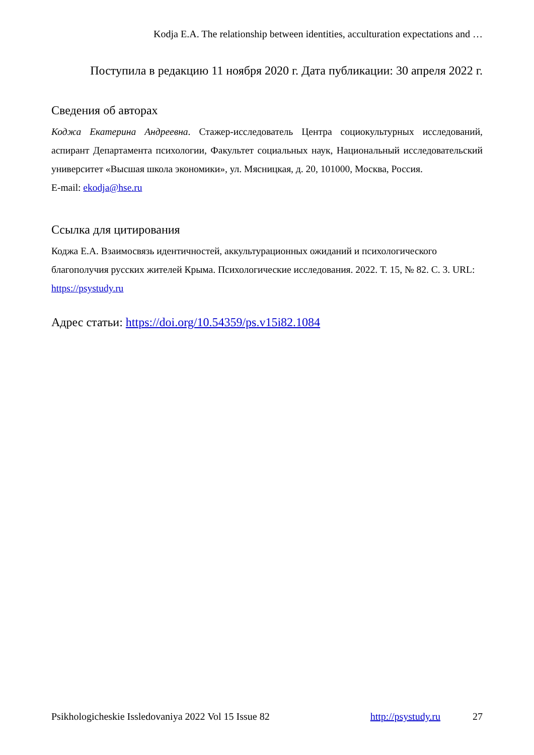Kodja E.A. The relationship between identities, acculturation expectations and …
Поступила в редакцию 11 ноября 2020 г. Дата публикации: 30 апреля 2022 г.
Сведения об авторах
Коджа Екатерина Андреевна. Стажер-исследователь Центра социокультурных исследований, аспирант Департамента психологии, Факультет социальных наук, Национальный исследовательский университет «Высшая школа экономики», ул. Мясницкая, д. 20, 101000, Москва, Россия.
E-mail: ekodja@hse.ru
Ссылка для цитирования
Коджа Е.А. Взаимосвязь идентичностей, аккультурационных ожиданий и психологического благополучия русских жителей Крыма. Психологические исследования. 2022. Т. 15, № 82. С. 3. URL: https://psystudy.ru
Адрес статьи: https://doi.org/10.54359/ps.v15i82.1084
Psikhologicheskie Issledovaniya 2022 Vol 15 Issue 82 http://psystudy.ru 27